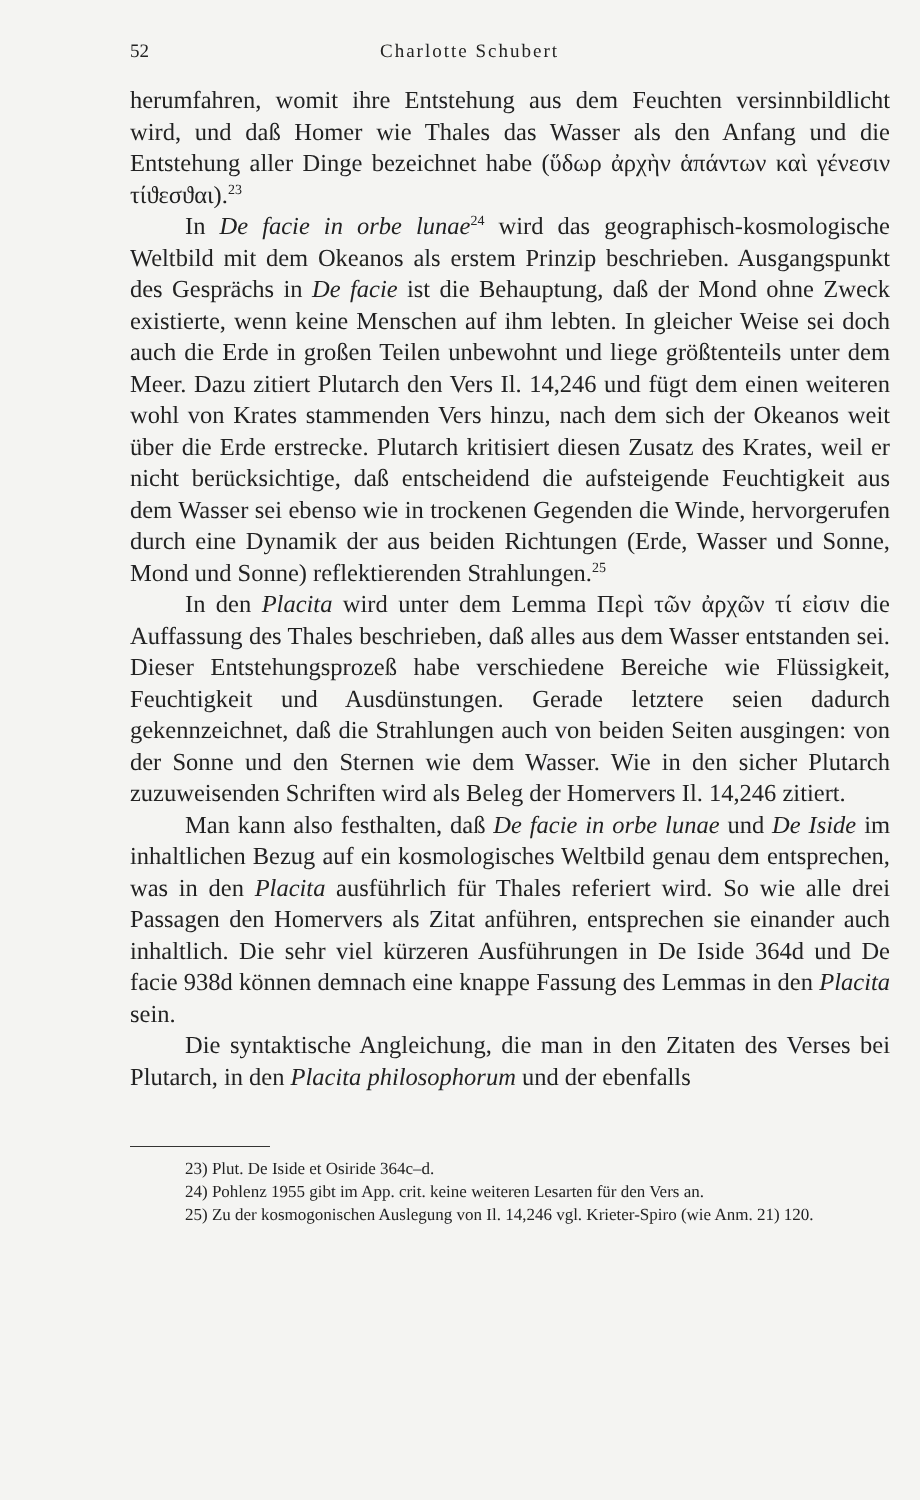52 Charlotte Schubert
herumfahren, womit ihre Entstehung aus dem Feuchten versinnbildlicht wird, und daß Homer wie Thales das Wasser als den Anfang und die Entstehung aller Dinge bezeichnet habe (ὕδωρ ἀρχὴν ἁπάντων καὶ γένεσιν τίϑεσϑαι).<sup>23</sup>
In De facie in orbe lunae<sup>24</sup> wird das geographisch-kosmologische Weltbild mit dem Okeanos als erstem Prinzip beschrieben. Ausgangspunkt des Gesprächs in De facie ist die Behauptung, daß der Mond ohne Zweck existierte, wenn keine Menschen auf ihm lebten. In gleicher Weise sei doch auch die Erde in großen Teilen unbewohnt und liege größtenteils unter dem Meer. Dazu zitiert Plutarch den Vers Il. 14,246 und fügt dem einen weiteren wohl von Krates stammenden Vers hinzu, nach dem sich der Okeanos weit über die Erde erstrecke. Plutarch kritisiert diesen Zusatz des Krates, weil er nicht berücksichtige, daß entscheidend die aufsteigende Feuchtigkeit aus dem Wasser sei ebenso wie in trockenen Gegenden die Winde, hervorgerufen durch eine Dynamik der aus beiden Richtungen (Erde, Wasser und Sonne, Mond und Sonne) reflektierenden Strahlungen.<sup>25</sup>
In den Placita wird unter dem Lemma Περὶ τῶν ἀρχῶν τί εἰσιν die Auffassung des Thales beschrieben, daß alles aus dem Wasser entstanden sei. Dieser Entstehungsprozeß habe verschiedene Bereiche wie Flüssigkeit, Feuchtigkeit und Ausdünstungen. Gerade letztere seien dadurch gekennzeichnet, daß die Strahlungen auch von beiden Seiten ausgingen: von der Sonne und den Sternen wie dem Wasser. Wie in den sicher Plutarch zuzuweisenden Schriften wird als Beleg der Homervers Il. 14,246 zitiert.
Man kann also festhalten, daß De facie in orbe lunae und De Iside im inhaltlichen Bezug auf ein kosmologisches Weltbild genau dem entsprechen, was in den Placita ausführlich für Thales referiert wird. So wie alle drei Passagen den Homervers als Zitat anführen, entsprechen sie einander auch inhaltlich. Die sehr viel kürzeren Ausführungen in De Iside 364d und De facie 938d können demnach eine knappe Fassung des Lemmas in den Placita sein.
Die syntaktische Angleichung, die man in den Zitaten des Verses bei Plutarch, in den Placita philosophorum und der ebenfalls
23) Plut. De Iside et Osiride 364c–d.
24) Pohlenz 1955 gibt im App. crit. keine weiteren Lesarten für den Vers an.
25) Zu der kosmogonischen Auslegung von Il. 14,246 vgl. Krieter-Spiro (wie Anm. 21) 120.